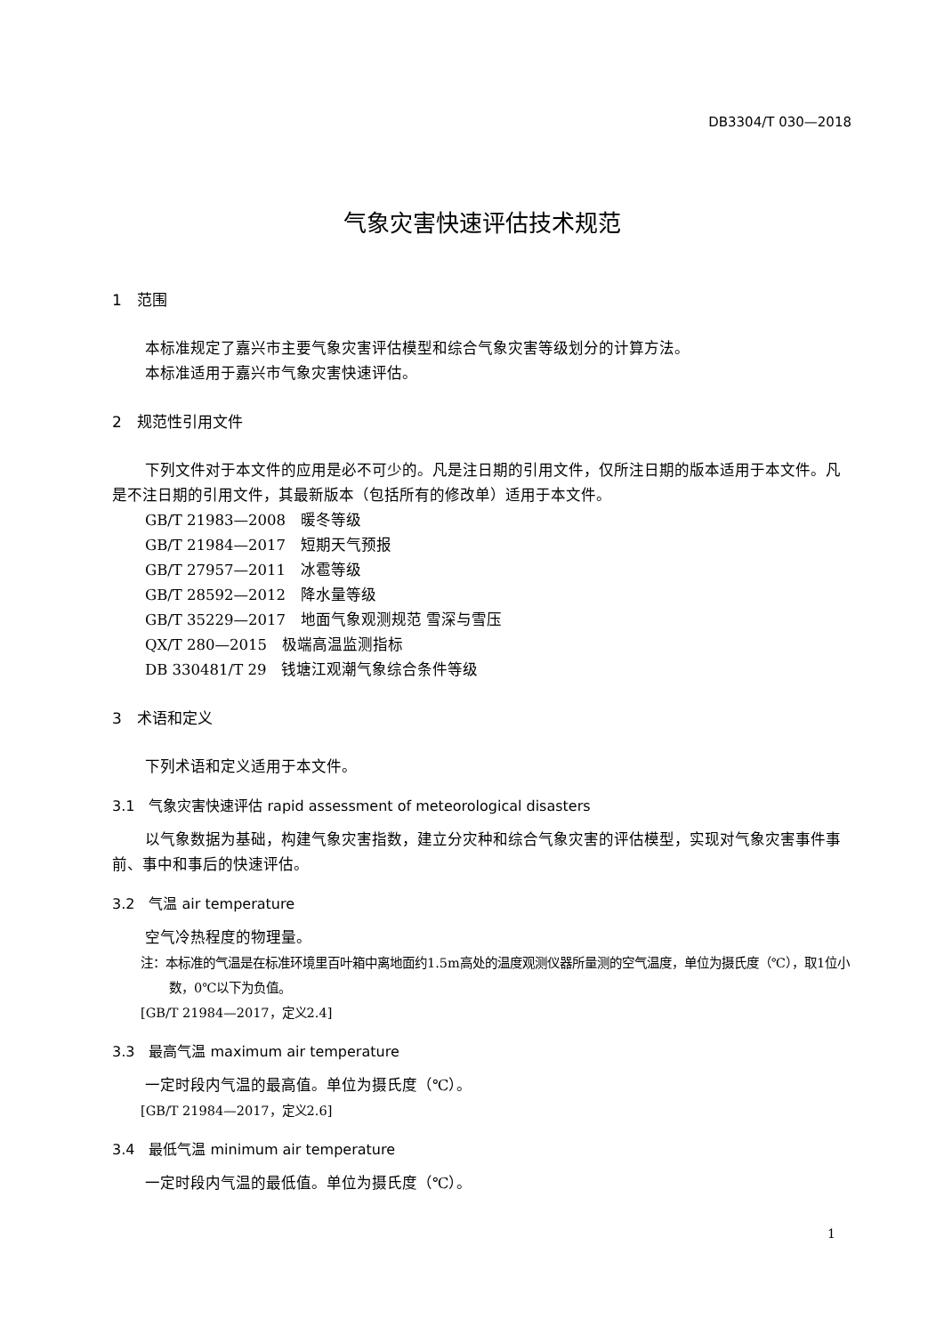DB3304/T 030—2018
气象灾害快速评估技术规范
1　范围
本标准规定了嘉兴市主要气象灾害评估模型和综合气象灾害等级划分的计算方法。
本标准适用于嘉兴市气象灾害快速评估。
2　规范性引用文件
下列文件对于本文件的应用是必不可少的。凡是注日期的引用文件，仅所注日期的版本适用于本文件。凡是不注日期的引用文件，其最新版本（包括所有的修改单）适用于本文件。
GB/T 21983—2008　暖冬等级
GB/T 21984—2017　短期天气预报
GB/T 27957—2011　冰雹等级
GB/T 28592—2012　降水量等级
GB/T 35229—2017　地面气象观测规范 雪深与雪压
QX/T 280—2015　极端高温监测指标
DB 330481/T 29　钱塘江观潮气象综合条件等级
3　术语和定义
下列术语和定义适用于本文件。
3.1　气象灾害快速评估 rapid assessment of meteorological disasters
以气象数据为基础，构建气象灾害指数，建立分灾种和综合气象灾害的评估模型，实现对气象灾害事件事前、事中和事后的快速评估。
3.2　气温 air temperature
空气冷热程度的物理量。
注：本标准的气温是在标准环境里百叶箱中离地面约1.5m高处的温度观测仪器所量测的空气温度，单位为摄氏度（℃），取1位小数，0℃以下为负值。
[GB/T 21984—2017，定义2.4]
3.3　最高气温 maximum air temperature
一定时段内气温的最高值。单位为摄氏度（℃）。
[GB/T 21984—2017，定义2.6]
3.4　最低气温 minimum air temperature
一定时段内气温的最低值。单位为摄氏度（℃）。
1